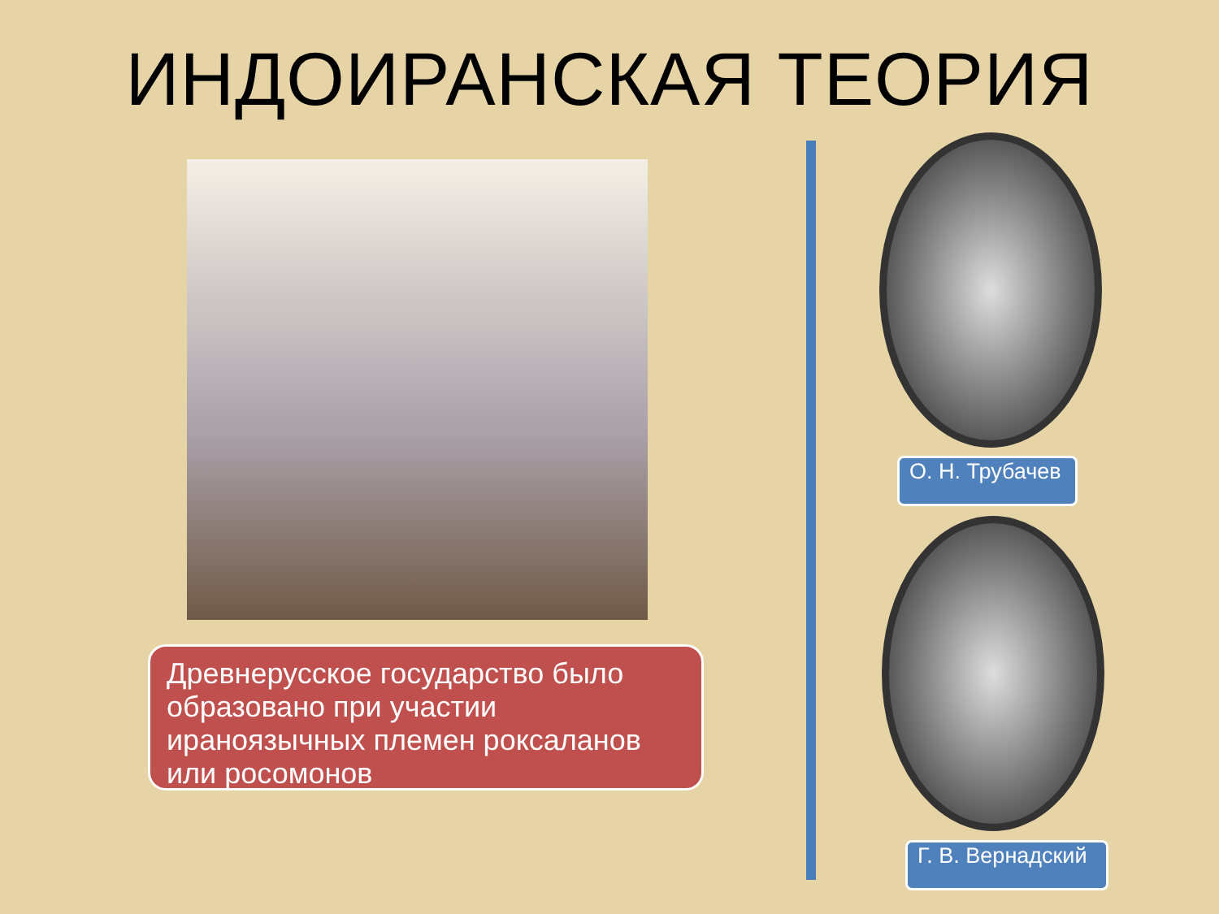ИНДОИРАНСКАЯ ТЕОРИЯ
Древнерусское государство было образовано при участии ираноязычных племен роксаланов или росомонов
О. Н. Трубачев
Г. В. Вернадский